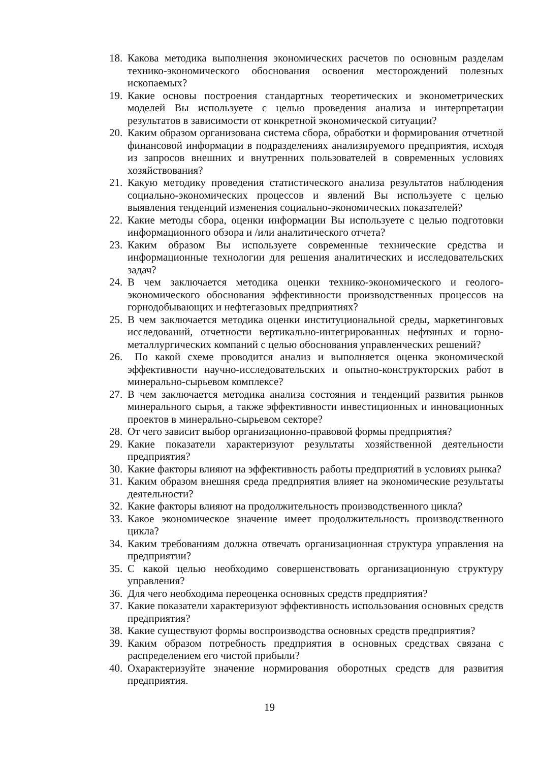18. Какова методика выполнения экономических расчетов по основным разделам технико-экономического обоснования освоения месторождений полезных ископаемых?
19. Какие основы построения стандартных теоретических и эконометрических моделей Вы используете с целью проведения анализа и интерпретации результатов в зависимости от конкретной экономической ситуации?
20. Каким образом организована система сбора, обработки и формирования отчетной финансовой информации в подразделениях анализируемого предприятия, исходя из запросов внешних и внутренних пользователей в современных условиях хозяйствования?
21. Какую методику проведения статистического анализа результатов наблюдения социально-экономических процессов и явлений Вы используете с целью выявления тенденций изменения социально-экономических показателей?
22. Какие методы сбора, оценки информации Вы используете с целью подготовки информационного обзора и /или аналитического отчета?
23. Каким образом Вы используете современные технические средства и информационные технологии для решения аналитических и исследовательских задач?
24. В чем заключается методика оценки технико-экономического и геолого-экономического обоснования эффективности производственных процессов на горнодобывающих и нефтегазовых предприятиях?
25. В чем заключается методика оценки институциональной среды, маркетинговых исследований, отчетности вертикально-интегрированных нефтяных и горно-металлургических компаний с целью обоснования управленческих решений?
26. По какой схеме проводится анализ и выполняется оценка экономической эффективности научно-исследовательских и опытно-конструкторских работ в минерально-сырьевом комплексе?
27. В чем заключается методика анализа состояния и тенденций развития рынков минерального сырья, а также эффективности инвестиционных и инновационных проектов в минерально-сырьевом секторе?
28. От чего зависит выбор организационно-правовой формы предприятия?
29. Какие показатели характеризуют результаты хозяйственной деятельности предприятия?
30. Какие факторы влияют на эффективность работы предприятий в условиях рынка?
31. Каким образом внешняя среда предприятия влияет на экономические результаты деятельности?
32. Какие факторы влияют на продолжительность производственного цикла?
33. Какое экономическое значение имеет продолжительность производственного цикла?
34. Каким требованиям должна отвечать организационная структура управления на предприятии?
35. С какой целью необходимо совершенствовать организационную структуру управления?
36. Для чего необходима переоценка основных средств предприятия?
37. Какие показатели характеризуют эффективность использования основных средств предприятия?
38. Какие существуют формы воспроизводства основных средств предприятия?
39. Каким образом потребность предприятия в основных средствах связана с распределением его чистой прибыли?
40. Охарактеризуйте значение нормирования оборотных средств для развития предприятия.
19